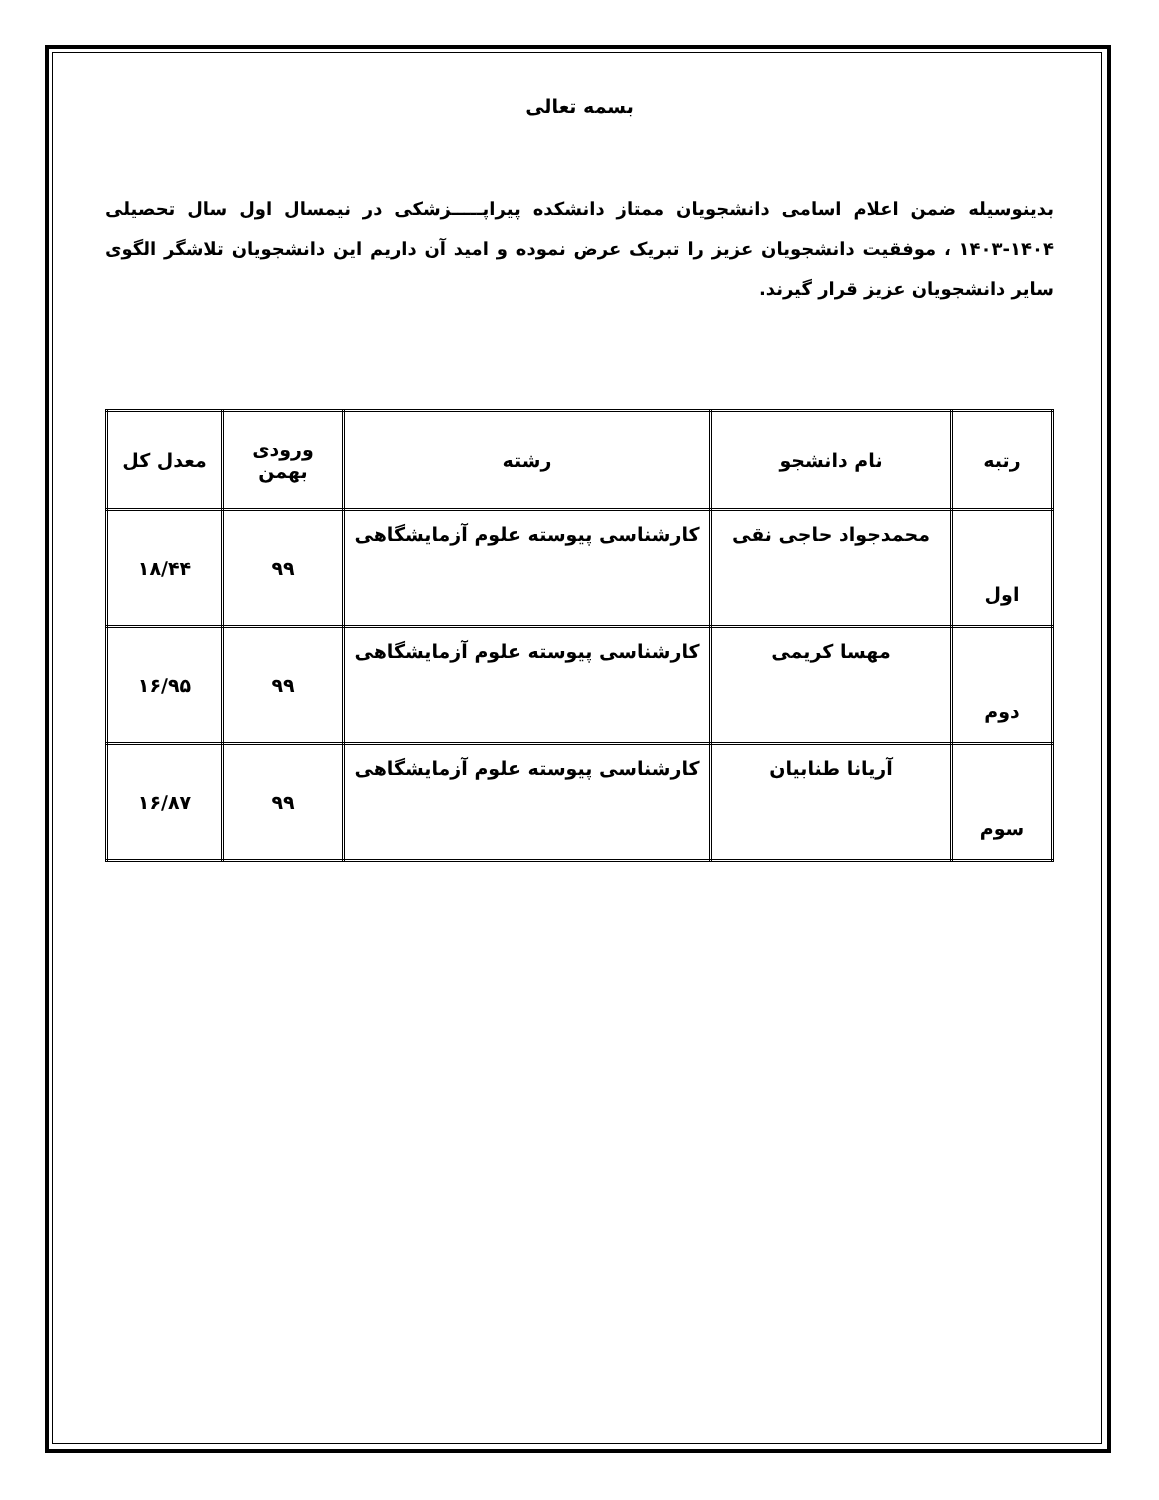بسمه تعالی
بدینوسیله ضمن اعلام اسامی دانشجویان ممتاز دانشکده پیراپـــــزشکی در نیمسال اول سال تحصیلی ۱۴۰۴-۱۴۰۳ ، موفقیت دانشجویان عزیز را تبریک عرض نموده و امید آن داریم این دانشجویان تلاشگر الگوی سایر دانشجویان عزیز قرار گیرند.
| رتبه | نام دانشجو | رشته | ورودی بهمن | معدل کل |
| --- | --- | --- | --- | --- |
| اول | محمدجواد حاجی نقی | کارشناسی پیوسته علوم آزمایشگاهی | ۹۹ | ۱۸/۴۴ |
| دوم | مهسا کریمی | کارشناسی پیوسته علوم آزمایشگاهی | ۹۹ | ۱۶/۹۵ |
| سوم | آریانا طنابیان | کارشناسی پیوسته علوم آزمایشگاهی | ۹۹ | ۱۶/۸۷ |